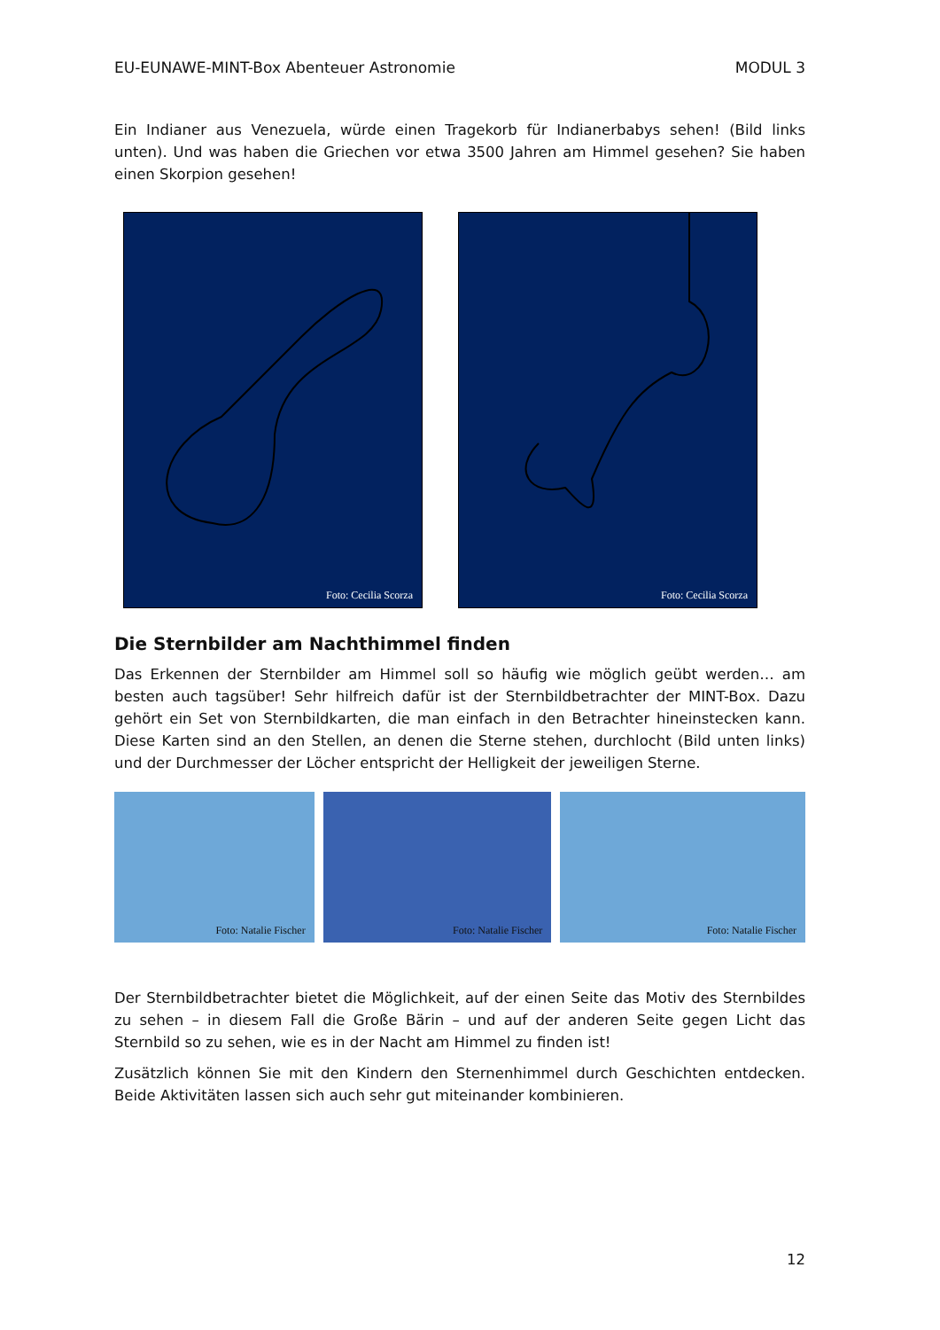EU-EUNAWE-MINT-Box Abenteuer Astronomie MODUL 3
Ein Indianer aus Venezuela, würde einen Tragekorb für Indianerbabys sehen! (Bild links unten). Und was haben die Griechen vor etwa 3500 Jahren am Himmel gesehen? Sie haben einen Skorpion gesehen!
Foto: Cecilia Scorza
Foto: Cecilia Scorza
Die Sternbilder am Nachthimmel finden
Das Erkennen der Sternbilder am Himmel soll so häufig wie möglich geübt werden… am besten auch tagsüber! Sehr hilfreich dafür ist der Sternbildbetrachter der MINT-Box. Dazu gehört ein Set von Sternbildkarten, die man einfach in den Betrachter hineinstecken kann. Diese Karten sind an den Stellen, an denen die Sterne stehen, durchlocht (Bild unten links) und der Durchmesser der Löcher entspricht der Helligkeit der jeweiligen Sterne.
Foto: Natalie Fischer
Foto: Natalie Fischer
Foto: Natalie Fischer
Der Sternbildbetrachter bietet die Möglichkeit, auf der einen Seite das Motiv des Sternbildes zu sehen – in diesem Fall die Große Bärin – und auf der anderen Seite gegen Licht das Sternbild so zu sehen, wie es in der Nacht am Himmel zu finden ist!
Zusätzlich können Sie mit den Kindern den Sternenhimmel durch Geschichten entdecken. Beide Aktivitäten lassen sich auch sehr gut miteinander kombinieren.
12